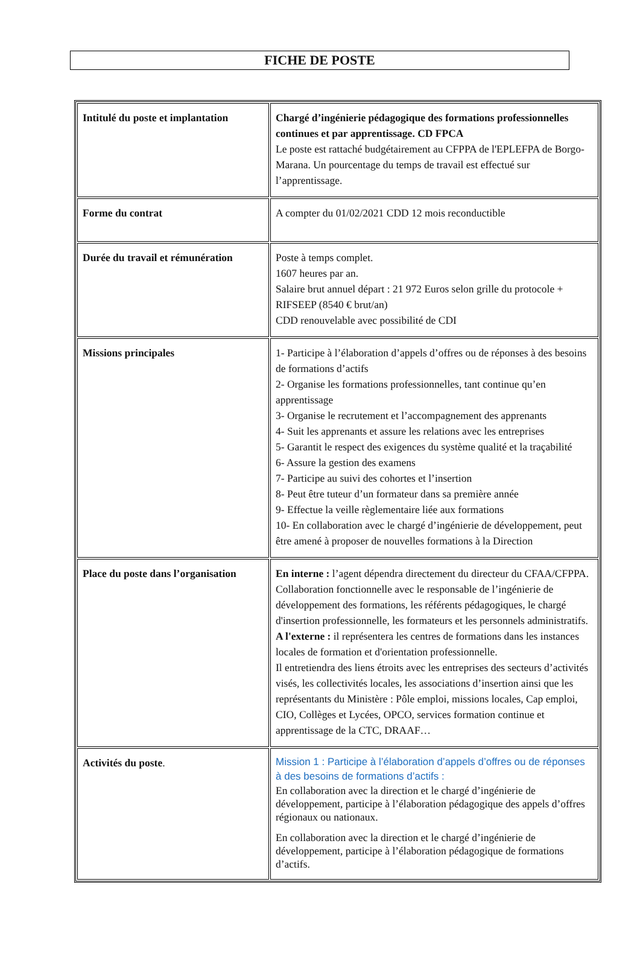FICHE DE POSTE
| Intitulé du poste et implantation | Chargé d’ingénierie pédagogique des formations professionnelles continues et par apprentissage. CD FPCA Le poste est rattaché budgétairement au CFPPA de l'EPLEFPA de Borgo-Marana. Un pourcentage du temps de travail est effectué sur l’apprentissage. |
| Forme du contrat | A compter du 01/02/2021 CDD 12 mois reconductible |
| Durée du travail et rémunération | Poste à temps complet. 1607 heures par an. Salaire brut annuel départ : 21 972 Euros selon grille du protocole + RIFSEEP (8540 € brut/an) CDD renouvelable avec possibilité de CDI |
| Missions principales | 1- Participe à l’élaboration d’appels d’offres ou de réponses à des besoins de formations d’actifs 2- Organise les formations professionnelles, tant continue qu’en apprentissage 3- Organise le recrutement et l’accompagnement des apprenants 4- Suit les apprenants et assure les relations avec les entreprises 5- Garantit le respect des exigences du système qualité et la traçabilité 6- Assure la gestion des examens 7- Participe au suivi des cohortes et l’insertion 8- Peut être tuteur d’un formateur dans sa première année 9- Effectue la veille règlementaire liée aux formations 10- En collaboration avec le chargé d’ingénierie de développement, peut être amené à proposer de nouvelles formations à la Direction |
| Place du poste dans l’organisation | En interne : l’agent dépendra directement du directeur du CFAA/CFPPA. Collaboration fonctionnelle avec le responsable de l’ingénierie de développement des formations, les référents pédagogiques, le chargé d'insertion professionnelle, les formateurs et les personnels administratifs. A l'externe : il représentera les centres de formations dans les instances locales de formation et d'orientation professionnelle. Il entretiendra des liens étroits avec les entreprises des secteurs d’activités visés, les collectivités locales, les associations d’insertion ainsi que les représentants du Ministère : Pôle emploi, missions locales, Cap emploi, CIO, Collèges et Lycées, OPCO, services formation continue et apprentissage de la CTC, DRAAF… |
| Activités du poste . | Mission 1 : Participe à l’élaboration d’appels d’offres ou de réponses à des besoins de formations d’actifs : En collaboration avec la direction et le chargé d’ingénierie de développement, participe à l’élaboration pédagogique des appels d’offres régionaux ou nationaux. En collaboration avec la direction et le chargé d’ingénierie de développement, participe à l’élaboration pédagogique de formations d’actifs. |